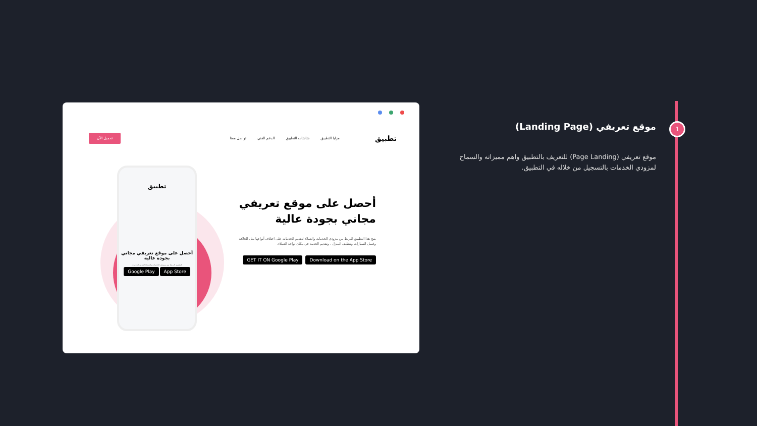تطبيق مزايا التطبيق شاشات التطبيق الدعم الفني تواصل معنا تحميل الآن
تطبيق
أحصل على موقع تعريفي مجاني بجودة عالية
التطبيق الـربط بين مزودي الخدمات والعملاء لتقديم الخدمات
Google Play App Store
أحصل على موقع تعريفي مجاني بجودة عالية
يتيح هذا التطبيق الـربط بين مزودي الخدمات والعملاء لتقديم الخدمات على اختلاف أنواعها مثل الحلاقة وغسل السيارات وتنظيف المنزل . وتقديم الخدمة في مكان تواجد العملاء.
Download on the App Store GET IT ON Google Play
1
موقع تعريفي (Landing Page)
موقع تعريفي (Page Landing) للتعريف بالتطبيق واهم مميزاته والسماح لمزودي الخدمات بالتسجيل من خلاله في التطبيق.